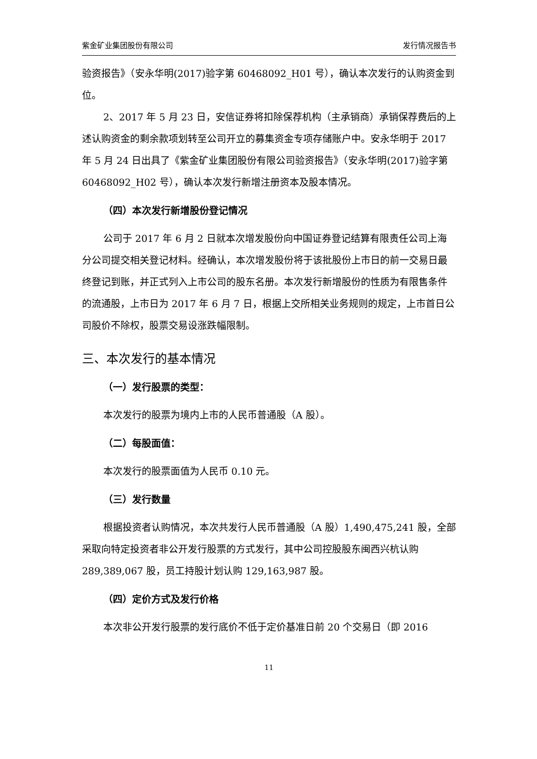紫金矿业集团股份有限公司 发行情况报告书
验资报告》（安永华明(2017)验字第 60468092_H01 号），确认本次发行的认购资金到位。
2、2017 年 5 月 23 日，安信证券将扣除保荐机构（主承销商）承销保荐费后的上述认购资金的剩余款项划转至公司开立的募集资金专项存储账户中。安永华明于 2017 年 5 月 24 日出具了《紫金矿业集团股份有限公司验资报告》（安永华明(2017)验字第 60468092_H02 号），确认本次发行新增注册资本及股本情况。
（四）本次发行新增股份登记情况
公司于 2017 年 6 月 2 日就本次增发股份向中国证券登记结算有限责任公司上海分公司提交相关登记材料。经确认，本次增发股份将于该批股份上市日的前一交易日最终登记到账，并正式列入上市公司的股东名册。本次发行新增股份的性质为有限售条件的流通股，上市日为 2017 年 6 月 7 日，根据上交所相关业务规则的规定，上市首日公司股价不除权，股票交易设涨跌幅限制。
三、本次发行的基本情况
（一）发行股票的类型：
本次发行的股票为境内上市的人民币普通股（A 股）。
（二）每股面值：
本次发行的股票面值为人民币 0.10 元。
（三）发行数量
根据投资者认购情况，本次共发行人民币普通股（A 股）1,490,475,241 股，全部采取向特定投资者非公开发行股票的方式发行，其中公司控股股东闽西兴杭认购 289,389,067 股，员工持股计划认购 129,163,987 股。
（四）定价方式及发行价格
本次非公开发行股票的发行底价不低于定价基准日前 20 个交易日（即 2016
11